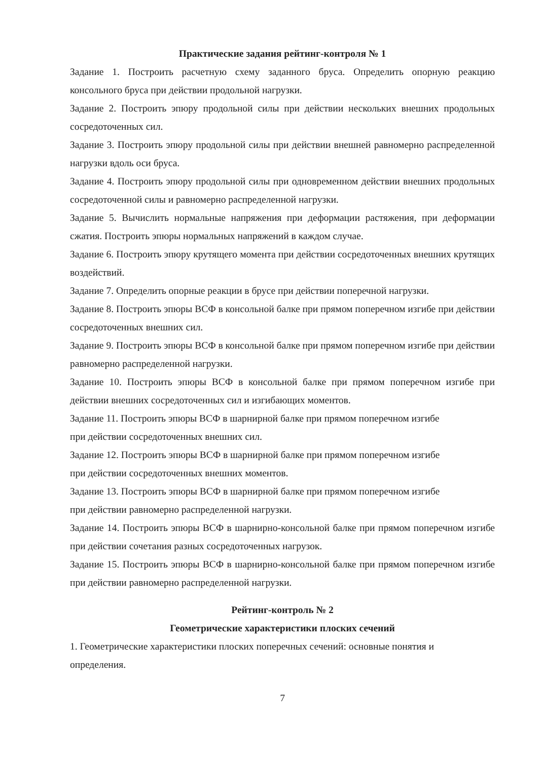Практические задания рейтинг-контроля № 1
Задание 1. Построить расчетную схему заданного бруса. Определить опорную реакцию консольного бруса при действии продольной нагрузки.
Задание 2. Построить эпюру продольной силы при действии нескольких внешних продольных сосредоточенных сил.
Задание 3. Построить эпюру продольной силы при действии внешней равномерно распределенной нагрузки вдоль оси бруса.
Задание 4. Построить эпюру продольной силы при одновременном действии внешних продольных сосредоточенной силы и равномерно распределенной нагрузки.
Задание 5. Вычислить нормальные напряжения при деформации растяжения, при деформации сжатия. Построить эпюры нормальных напряжений в каждом случае.
Задание 6. Построить эпюру крутящего момента при действии сосредоточенных внешних крутящих воздействий.
Задание 7. Определить опорные реакции в брусе при действии поперечной нагрузки.
Задание 8. Построить эпюры ВСФ в консольной балке при прямом поперечном изгибе при действии сосредоточенных внешних сил.
Задание 9. Построить эпюры ВСФ в консольной балке при прямом поперечном изгибе при действии равномерно распределенной нагрузки.
Задание 10. Построить эпюры ВСФ в консольной балке при прямом поперечном изгибе при действии внешних сосредоточенных сил и изгибающих моментов.
Задание 11. Построить эпюры ВСФ в шарнирной балке при прямом поперечном изгибе
при действии сосредоточенных внешних сил.
Задание 12. Построить эпюры ВСФ в шарнирной балке при прямом поперечном изгибе
при действии сосредоточенных внешних моментов.
Задание 13. Построить эпюры ВСФ в шарнирной балке при прямом поперечном изгибе
при действии равномерно распределенной нагрузки.
Задание 14. Построить эпюры ВСФ в шарнирно-консольной балке при прямом поперечном изгибе при действии сочетания разных сосредоточенных нагрузок.
Задание 15. Построить эпюры ВСФ в шарнирно-консольной балке при прямом поперечном изгибе при действии равномерно распределенной нагрузки.
Рейтинг-контроль № 2
Геометрические характеристики плоских сечений
1. Геометрические характеристики плоских поперечных сечений: основные понятия и
определения.
7